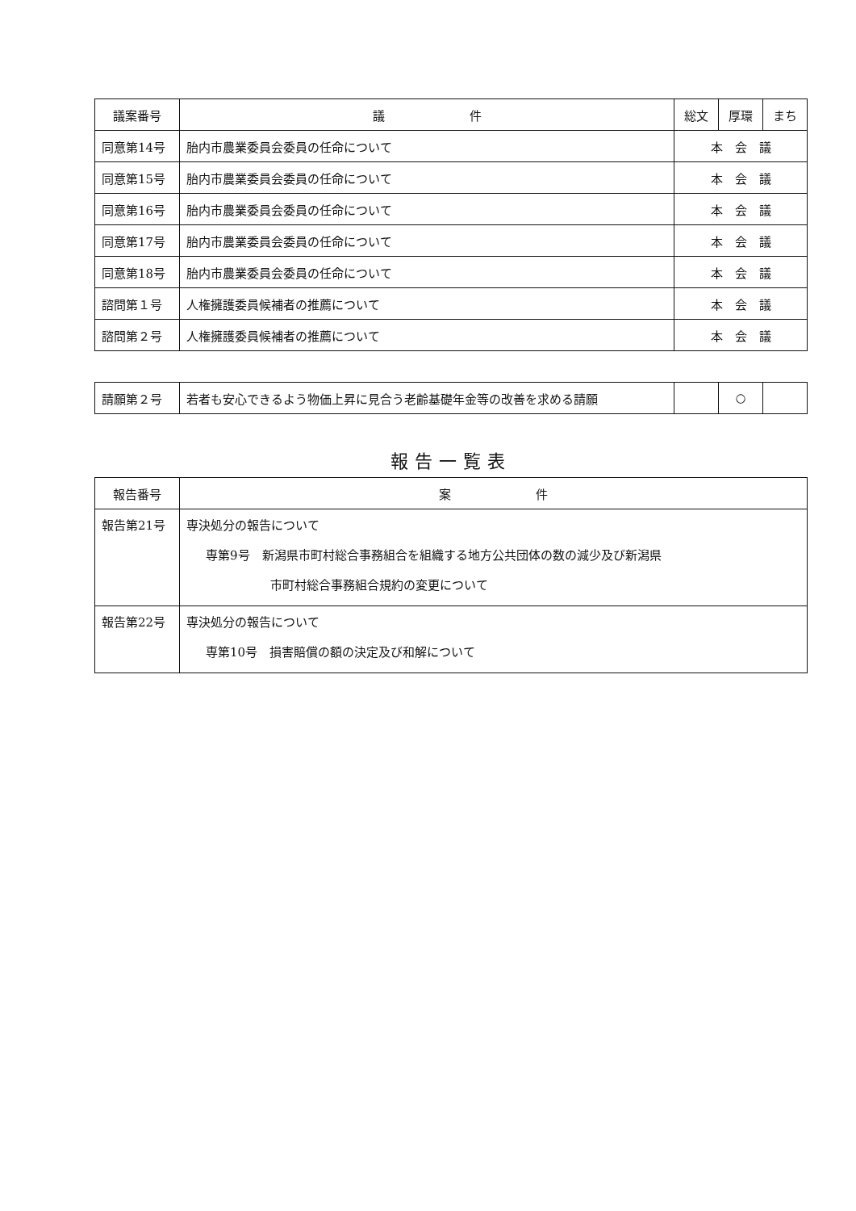| 議案番号 | 議 件 | 総文 | 厚環 | まち |
| --- | --- | --- | --- | --- |
| 同意第14号 | 胎内市農業委員会委員の任命について | 本 会 議 | | |
| 同意第15号 | 胎内市農業委員会委員の任命について | 本 会 議 | | |
| 同意第16号 | 胎内市農業委員会委員の任命について | 本 会 議 | | |
| 同意第17号 | 胎内市農業委員会委員の任命について | 本 会 議 | | |
| 同意第18号 | 胎内市農業委員会委員の任命について | 本 会 議 | | |
| 諮問第１号 | 人権擁護委員候補者の推薦について | 本 会 議 | | |
| 諮問第２号 | 人権擁護委員候補者の推薦について | 本 会 議 | | |
| 請願第２号 | 若者も安心できるよう物価上昇に見合う老齢基礎年金等の改善を求める請願 | | ○ | |
報告一覧表
| 報告番号 | 案 件 |
| --- | --- |
| 報告第21号 | 専決処分の報告について 専第9号 新潟県市町村総合事務組合を組織する地方公共団体の数の減少及び新潟県 市町村総合事務組合規約の変更について |
| 報告第22号 | 専決処分の報告について 専第10号 損害賠償の額の決定及び和解について |